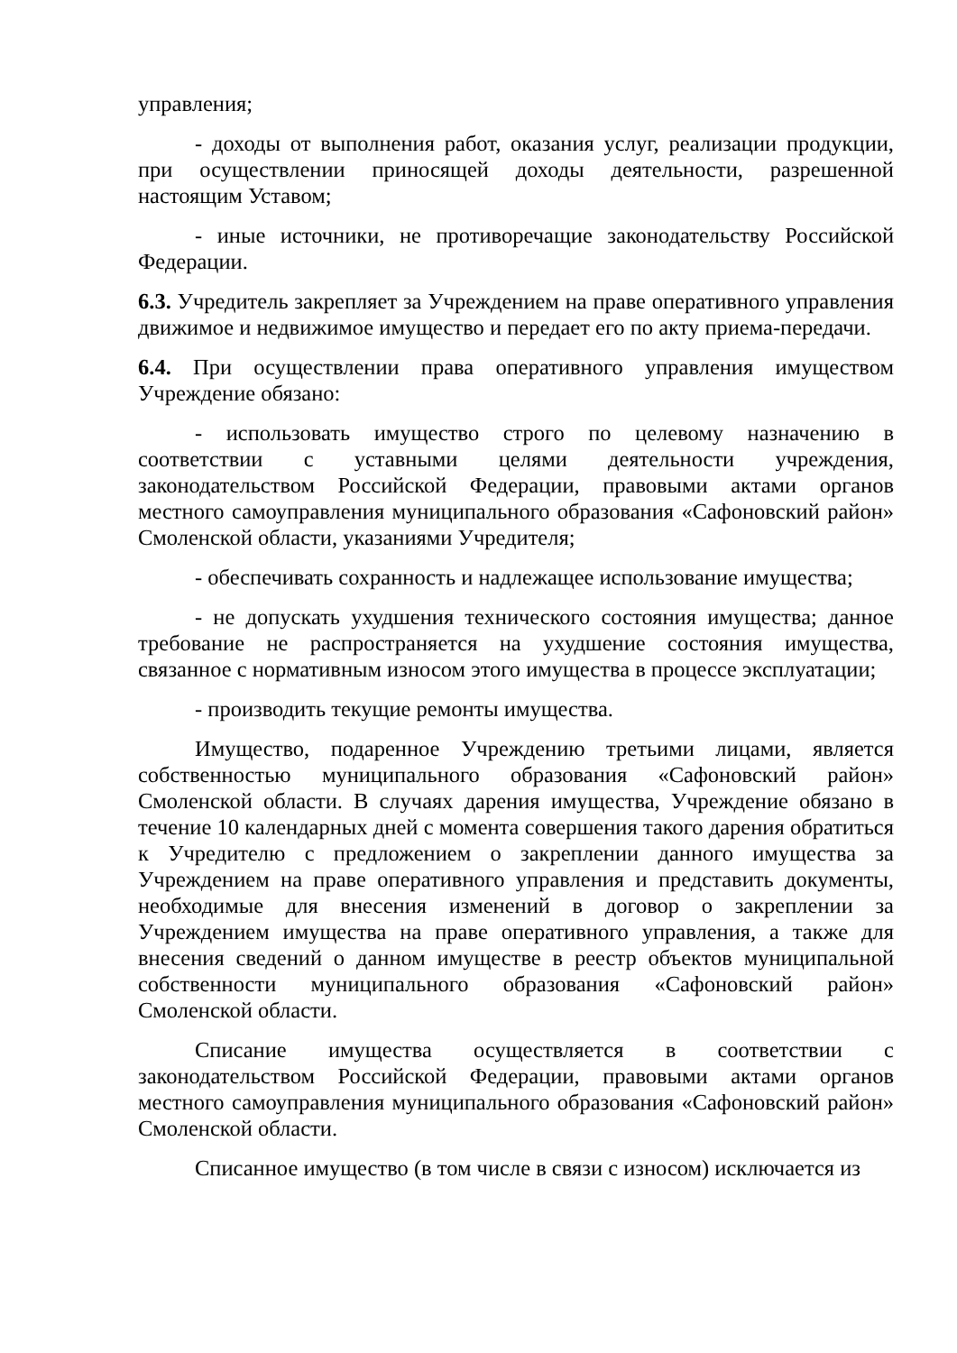управления;
- доходы от выполнения работ, оказания услуг, реализации продукции, при осуществлении приносящей доходы деятельности, разрешенной настоящим Уставом;
- иные источники, не противоречащие законодательству Российской Федерации.
6.3. Учредитель закрепляет за Учреждением на праве оперативного управления движимое и недвижимое имущество и передает его по акту приема-передачи.
6.4. При осуществлении права оперативного управления имуществом Учреждение обязано:
- использовать имущество строго по целевому назначению в соответствии с уставными целями деятельности учреждения, законодательством Российской Федерации, правовыми актами органов местного самоуправления муниципального образования «Сафоновский район» Смоленской области, указаниями Учредителя;
- обеспечивать сохранность и надлежащее использование имущества;
- не допускать ухудшения технического состояния имущества; данное требование не распространяется на ухудшение состояния имущества, связанное с нормативным износом этого имущества в процессе эксплуатации;
- производить текущие ремонты имущества.
Имущество, подаренное Учреждению третьими лицами, является собственностью муниципального образования «Сафоновский район» Смоленской области. В случаях дарения имущества, Учреждение обязано в течение 10 календарных дней с момента совершения такого дарения обратиться к Учредителю с предложением о закреплении данного имущества за Учреждением на праве оперативного управления и представить документы, необходимые для внесения изменений в договор о закреплении за Учреждением имущества на праве оперативного управления, а также для внесения сведений о данном имуществе в реестр объектов муниципальной собственности муниципального образования «Сафоновский район» Смоленской области.
Списание имущества осуществляется в соответствии с законодательством Российской Федерации, правовыми актами органов местного самоуправления муниципального образования «Сафоновский район» Смоленской области.
Списанное имущество (в том числе в связи с износом) исключается из